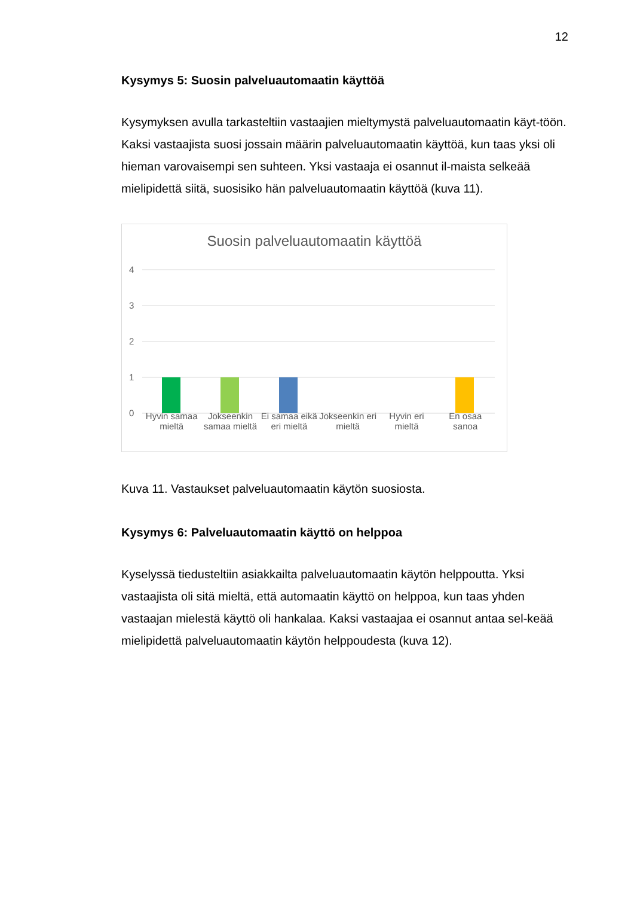12
Kysymys 5: Suosin palveluautomaatin käyttöä
Kysymyksen avulla tarkasteltiin vastaajien mieltymystä palveluautomaatin käyt-töön. Kaksi vastaajista suosi jossain määrin palveluautomaatin käyttöä, kun taas yksi oli hieman varovaisempi sen suhteen. Yksi vastaaja ei osannut il-maista selkeää mielipidettä siitä, suosisiko hän palveluautomaatin käyttöä (kuva 11).
Suosin palveluautomaatin käyttöä
4
3
2
1
0
Hyvin samaa mieltä Jokseenkin samaa mieltä Ei samaa eikä eri mieltä Jokseenkin eri mieltä Hyvin eri mieltä En osaa sanoa
Kuva 11. Vastaukset palveluautomaatin käytön suosiosta.
Kysymys 6: Palveluautomaatin käyttö on helppoa
Kyselyssä tiedusteltiin asiakkailta palveluautomaatin käytön helppoutta. Yksi vastaajista oli sitä mieltä, että automaatin käyttö on helppoa, kun taas yhden vastaajan mielestä käyttö oli hankalaa. Kaksi vastaajaa ei osannut antaa sel-keää mielipidettä palveluautomaatin käytön helppoudesta (kuva 12).